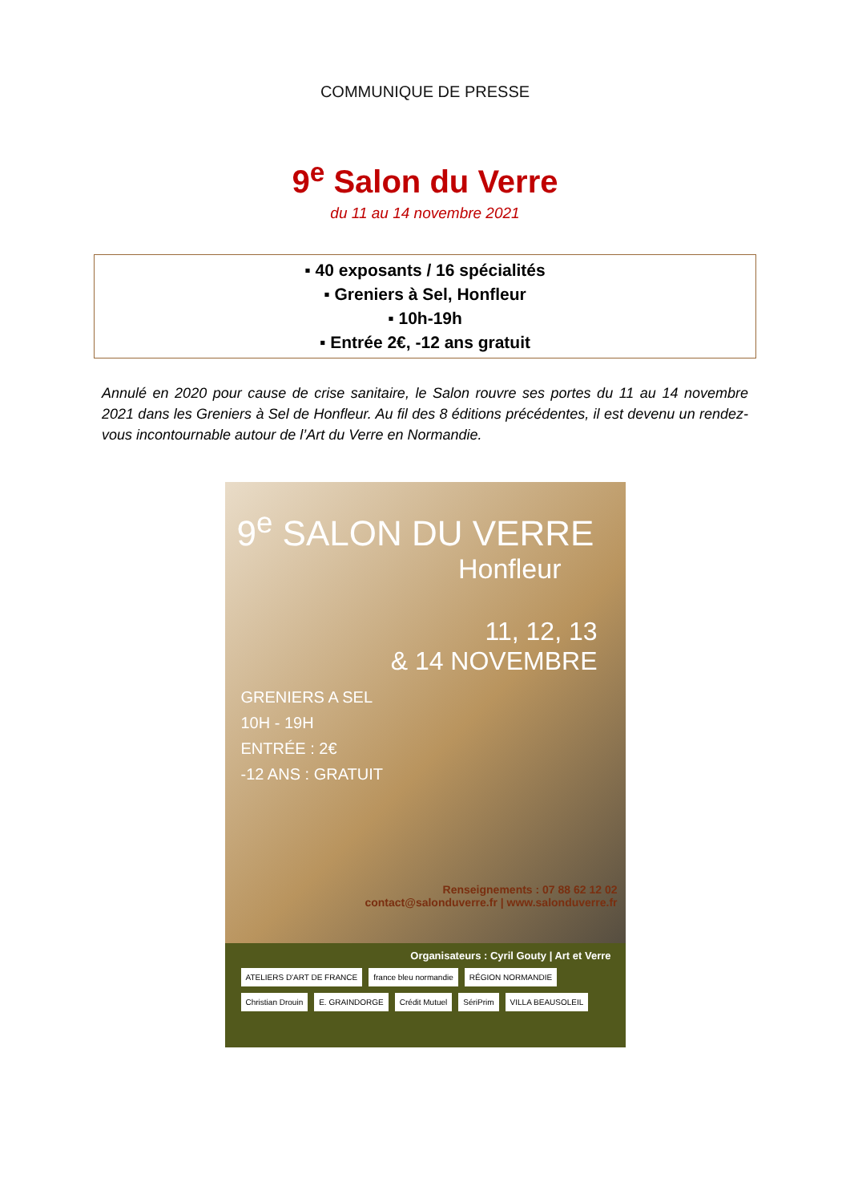COMMUNIQUE DE PRESSE
9<sup>e</sup> Salon du Verre
du 11 au 14 novembre 2021
▪ 40 exposants / 16 spécialités
▪ Greniers à Sel, Honfleur
▪ 10h-19h
▪ Entrée 2€, -12 ans gratuit
Annulé en 2020 pour cause de crise sanitaire, le Salon rouvre ses portes du 11 au 14 novembre 2021 dans les Greniers à Sel de Honfleur. Au fil des 8 éditions précédentes, il est devenu un rendez-vous incontournable autour de l’Art du Verre en Normandie.
9<sup>e</sup> SALON DU VERRE
Honfleur
11, 12, 13
& 14 NOVEMBRE
GRENIERS A SEL
10H - 19H
ENTRÉE : 2€
-12 ANS : GRATUIT
Renseignements : 07 88 62 12 02
contact@salonduverre.fr | www.salonduverre.fr
Organisateurs : Cyril Gouty | Art et Verre
ATELIERS D'ART DE FRANCE france bleu normandie RÉGION NORMANDIE Christian Drouin E. GRAINDORGE Crédit Mutuel SériPrim VILLA BEAUSOLEIL